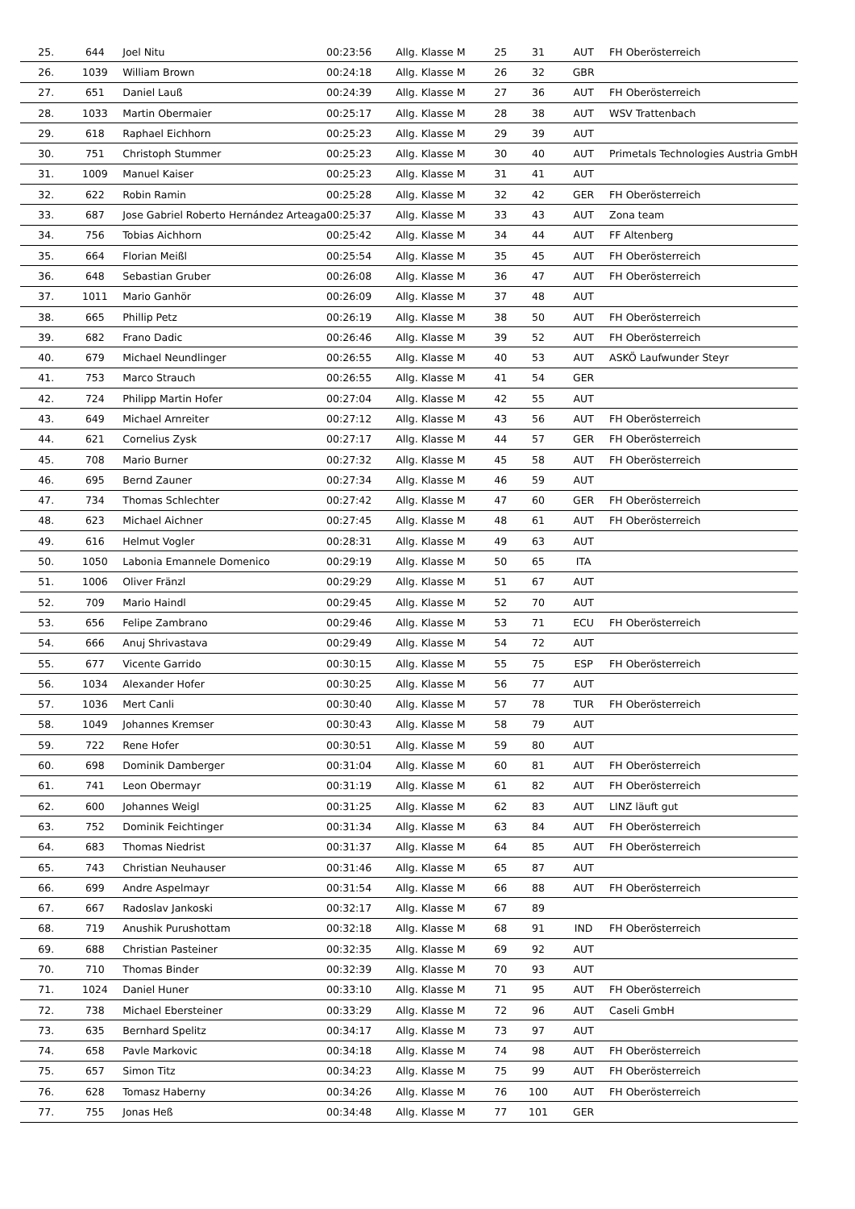| 25. | 644 | Joel Nitu | 00:23:56 | Allg. Klasse M | 25 | 31 | AUT | FH Oberösterreich |
| 26. | 1039 | William Brown | 00:24:18 | Allg. Klasse M | 26 | 32 | GBR | |
| 27. | 651 | Daniel Lauß | 00:24:39 | Allg. Klasse M | 27 | 36 | AUT | FH Oberösterreich |
| 28. | 1033 | Martin Obermaier | 00:25:17 | Allg. Klasse M | 28 | 38 | AUT | WSV Trattenbach |
| 29. | 618 | Raphael Eichhorn | 00:25:23 | Allg. Klasse M | 29 | 39 | AUT | |
| 30. | 751 | Christoph Stummer | 00:25:23 | Allg. Klasse M | 30 | 40 | AUT | Primetals Technologies Austria GmbH |
| 31. | 1009 | Manuel Kaiser | 00:25:23 | Allg. Klasse M | 31 | 41 | AUT | |
| 32. | 622 | Robin Ramin | 00:25:28 | Allg. Klasse M | 32 | 42 | GER | FH Oberösterreich |
| 33. | 687 | Jose Gabriel Roberto Hernández Arteaga | 00:25:37 | Allg. Klasse M | 33 | 43 | AUT | Zona team |
| 34. | 756 | Tobias Aichhorn | 00:25:42 | Allg. Klasse M | 34 | 44 | AUT | FF Altenberg |
| 35. | 664 | Florian Meißl | 00:25:54 | Allg. Klasse M | 35 | 45 | AUT | FH Oberösterreich |
| 36. | 648 | Sebastian Gruber | 00:26:08 | Allg. Klasse M | 36 | 47 | AUT | FH Oberösterreich |
| 37. | 1011 | Mario Ganhör | 00:26:09 | Allg. Klasse M | 37 | 48 | AUT | |
| 38. | 665 | Phillip Petz | 00:26:19 | Allg. Klasse M | 38 | 50 | AUT | FH Oberösterreich |
| 39. | 682 | Frano Dadic | 00:26:46 | Allg. Klasse M | 39 | 52 | AUT | FH Oberösterreich |
| 40. | 679 | Michael Neundlinger | 00:26:55 | Allg. Klasse M | 40 | 53 | AUT | ASKÖ Laufwunder Steyr |
| 41. | 753 | Marco Strauch | 00:26:55 | Allg. Klasse M | 41 | 54 | GER | |
| 42. | 724 | Philipp Martin Hofer | 00:27:04 | Allg. Klasse M | 42 | 55 | AUT | |
| 43. | 649 | Michael Arnreiter | 00:27:12 | Allg. Klasse M | 43 | 56 | AUT | FH Oberösterreich |
| 44. | 621 | Cornelius Zysk | 00:27:17 | Allg. Klasse M | 44 | 57 | GER | FH Oberösterreich |
| 45. | 708 | Mario Burner | 00:27:32 | Allg. Klasse M | 45 | 58 | AUT | FH Oberösterreich |
| 46. | 695 | Bernd Zauner | 00:27:34 | Allg. Klasse M | 46 | 59 | AUT | |
| 47. | 734 | Thomas Schlechter | 00:27:42 | Allg. Klasse M | 47 | 60 | GER | FH Oberösterreich |
| 48. | 623 | Michael Aichner | 00:27:45 | Allg. Klasse M | 48 | 61 | AUT | FH Oberösterreich |
| 49. | 616 | Helmut Vogler | 00:28:31 | Allg. Klasse M | 49 | 63 | AUT | |
| 50. | 1050 | Labonia Emannele Domenico | 00:29:19 | Allg. Klasse M | 50 | 65 | ITA | |
| 51. | 1006 | Oliver Fränzl | 00:29:29 | Allg. Klasse M | 51 | 67 | AUT | |
| 52. | 709 | Mario Haindl | 00:29:45 | Allg. Klasse M | 52 | 70 | AUT | |
| 53. | 656 | Felipe Zambrano | 00:29:46 | Allg. Klasse M | 53 | 71 | ECU | FH Oberösterreich |
| 54. | 666 | Anuj Shrivastava | 00:29:49 | Allg. Klasse M | 54 | 72 | AUT | |
| 55. | 677 | Vicente Garrido | 00:30:15 | Allg. Klasse M | 55 | 75 | ESP | FH Oberösterreich |
| 56. | 1034 | Alexander Hofer | 00:30:25 | Allg. Klasse M | 56 | 77 | AUT | |
| 57. | 1036 | Mert Canli | 00:30:40 | Allg. Klasse M | 57 | 78 | TUR | FH Oberösterreich |
| 58. | 1049 | Johannes Kremser | 00:30:43 | Allg. Klasse M | 58 | 79 | AUT | |
| 59. | 722 | Rene Hofer | 00:30:51 | Allg. Klasse M | 59 | 80 | AUT | |
| 60. | 698 | Dominik Damberger | 00:31:04 | Allg. Klasse M | 60 | 81 | AUT | FH Oberösterreich |
| 61. | 741 | Leon Obermayr | 00:31:19 | Allg. Klasse M | 61 | 82 | AUT | FH Oberösterreich |
| 62. | 600 | Johannes Weigl | 00:31:25 | Allg. Klasse M | 62 | 83 | AUT | LINZ läuft gut |
| 63. | 752 | Dominik Feichtinger | 00:31:34 | Allg. Klasse M | 63 | 84 | AUT | FH Oberösterreich |
| 64. | 683 | Thomas Niedrist | 00:31:37 | Allg. Klasse M | 64 | 85 | AUT | FH Oberösterreich |
| 65. | 743 | Christian Neuhauser | 00:31:46 | Allg. Klasse M | 65 | 87 | AUT | |
| 66. | 699 | Andre Aspelmayr | 00:31:54 | Allg. Klasse M | 66 | 88 | AUT | FH Oberösterreich |
| 67. | 667 | Radoslav Jankoski | 00:32:17 | Allg. Klasse M | 67 | 89 | | |
| 68. | 719 | Anushik Purushottam | 00:32:18 | Allg. Klasse M | 68 | 91 | IND | FH Oberösterreich |
| 69. | 688 | Christian Pasteiner | 00:32:35 | Allg. Klasse M | 69 | 92 | AUT | |
| 70. | 710 | Thomas Binder | 00:32:39 | Allg. Klasse M | 70 | 93 | AUT | |
| 71. | 1024 | Daniel Huner | 00:33:10 | Allg. Klasse M | 71 | 95 | AUT | FH Oberösterreich |
| 72. | 738 | Michael Ebersteiner | 00:33:29 | Allg. Klasse M | 72 | 96 | AUT | Caseli GmbH |
| 73. | 635 | Bernhard Spelitz | 00:34:17 | Allg. Klasse M | 73 | 97 | AUT | |
| 74. | 658 | Pavle Markovic | 00:34:18 | Allg. Klasse M | 74 | 98 | AUT | FH Oberösterreich |
| 75. | 657 | Simon Titz | 00:34:23 | Allg. Klasse M | 75 | 99 | AUT | FH Oberösterreich |
| 76. | 628 | Tomasz Haberny | 00:34:26 | Allg. Klasse M | 76 | 100 | AUT | FH Oberösterreich |
| 77. | 755 | Jonas Heß | 00:34:48 | Allg. Klasse M | 77 | 101 | GER | |